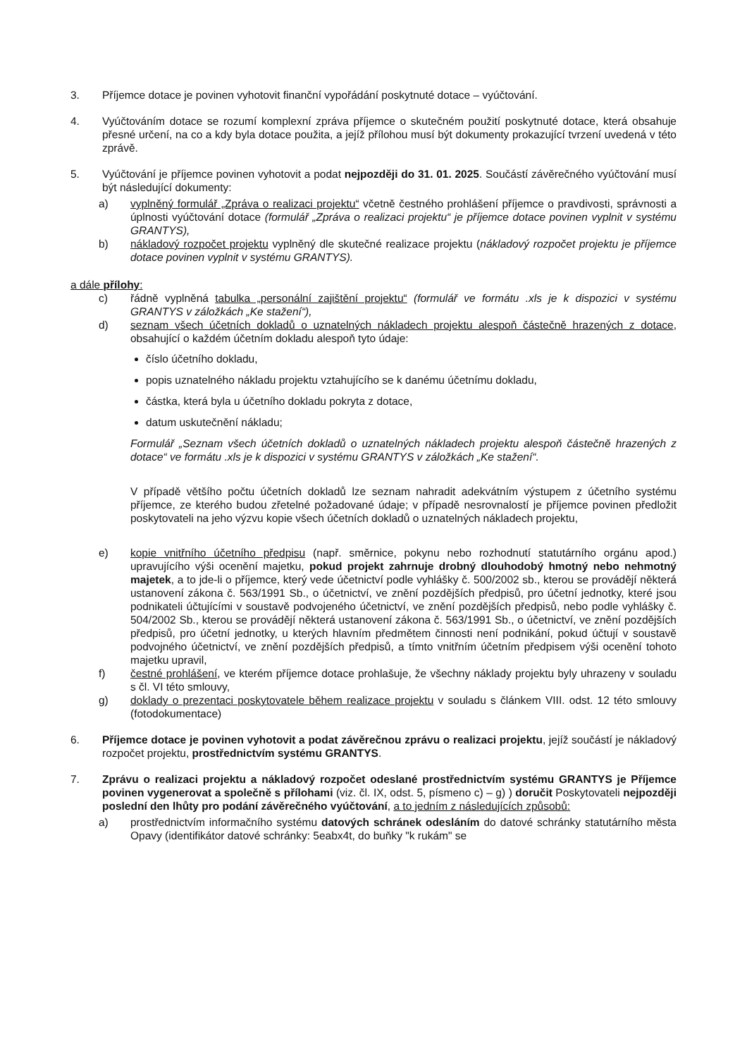3. Příjemce dotace je povinen vyhotovit finanční vypořádání poskytnuté dotace – vyúčtování.
4. Vyúčtováním dotace se rozumí komplexní zpráva příjemce o skutečném použití poskytnuté dotace, která obsahuje přesné určení, na co a kdy byla dotace použita, a jejíž přílohou musí být dokumenty prokazující tvrzení uvedená v této zprávě.
5. Vyúčtování je příjemce povinen vyhotovit a podat nejpozději do 31. 01. 2025. Součástí závěrečného vyúčtování musí být následující dokumenty:
a) vyplněný formulář „Zpráva o realizaci projektu“ včetně čestného prohlášení příjemce o pravdivosti, správnosti a úplnosti vyúčtování dotace (formulář „Zpráva o realizaci projektu“ je příjemce dotace povinen vyplnit v systému GRANTYS),
b) nákladový rozpočet projektu vyplněný dle skutečné realizace projektu (nákladový rozpočet projektu je příjemce dotace povinen vyplnit v systému GRANTYS).
a dále přílohy:
c) řádně vyplněná tabulka „personální zajištění projektu“ (formulář ve formátu .xls je k dispozici v systému GRANTYS v záložkách „Ke stažení“),
d) seznam všech účetních dokladů o uznatelných nákladech projektu alespoň částečně hrazených z dotace, obsahující o každém účetním dokladu alespoň tyto údaje:
číslo účetního dokladu,
popis uznatelného nákladu projektu vztahujícího se k danému účetnímu dokladu,
částka, která byla u účetního dokladu pokryta z dotace,
datum uskutečnění nákladu;
Formulář „Seznam všech účetních dokladů o uznatelných nákladech projektu alespoň částečně hrazených z dotace“ ve formátu .xls je k dispozici v systému GRANTYS v záložkách „Ke stažení“.
V případě většího počtu účetních dokladů lze seznam nahradit adekvátním výstupem z účetního systému příjemce, ze kterého budou zřetelné požadované údaje; v případě nesrovnalostí je příjemce povinen předložit poskytovateli na jeho výzvu kopie všech účetních dokladů o uznatelných nákladech projektu,
e) kopie vnitřního účetního předpisu (např. směrnice, pokynu nebo rozhodnutí statutárního orgánu apod.) upravujícího výši ocenění majetku, pokud projekt zahrnuje drobný dlouhodobý hmotný nebo nehmotný majetek, a to jde-li o příjemce, který vede účetnictví podle vyhlášky č. 500/2002 sb., kterou se provádějí některá ustanovení zákona č. 563/1991 Sb., o účetnictví, ve znění pozdějších předpisů, pro účetní jednotky, které jsou podnikateli účtujícími v soustavě podvojeného účetnictví, ve znění pozdějších předpisů, nebo podle vyhlášky č. 504/2002 Sb., kterou se provádějí některá ustanovení zákona č. 563/1991 Sb., o účetnictví, ve znění pozdějších předpisů, pro účetní jednotky, u kterých hlavním předmětem činnosti není podnikání, pokud účtují v soustavě podvojného účetnictví, ve znění pozdějších předpisů, a tímto vnitřním účetním předpisem výši ocenění tohoto majetku upravil,
f) čestné prohlášení, ve kterém příjemce dotace prohlašuje, že všechny náklady projektu byly uhrazeny v souladu s čl. VI této smlouvy,
g) doklady o prezentaci poskytovatele během realizace projektu v souladu s článkem VIII. odst. 12 této smlouvy (fotodokumentace)
6. Příjemce dotace je povinen vyhotovit a podat závěrečnou zprávu o realizaci projektu, jejíž součástí je nákladový rozpočet projektu, prostřednictvím systému GRANTYS.
7. Zprávu o realizaci projektu a nákladový rozpočet odeslané prostřednictvím systému GRANTYS je Příjemce povinen vygenerovat a společně s přílohami (viz. čl. IX, odst. 5, písmeno c) – g) ) doručit Poskytovateli nejpozději poslední den lhůty pro podání závěrečného vyúčtování, a to jedním z následujících způsobů:
a) prostřednictvím informačního systému datových schránek odesláním do datové schránky statutárního města Opavy (identifikátor datové schránky: 5eabx4t, do buňky "k rukám" se